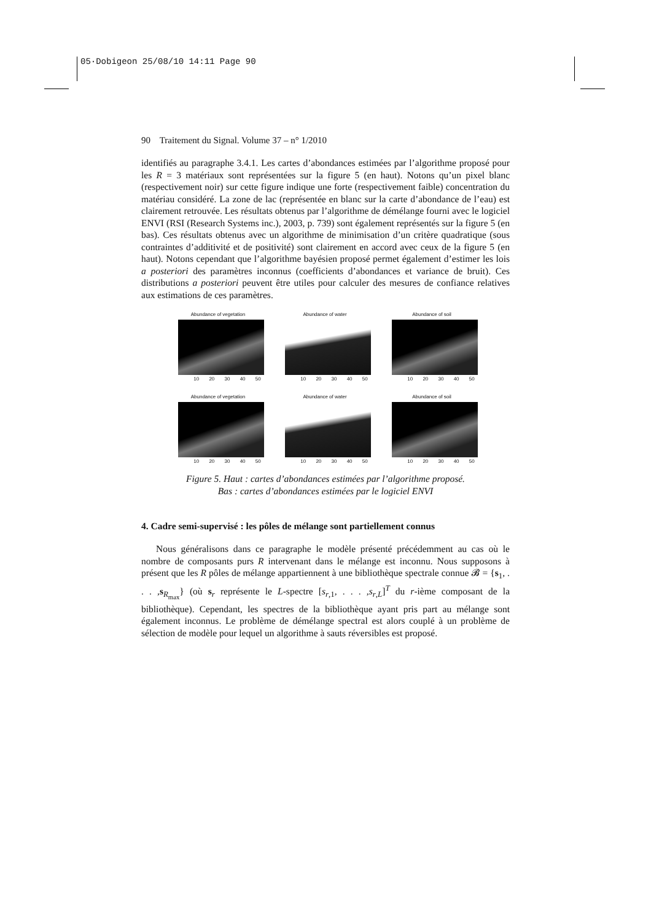05·Dobigeon 25/08/10 14:11 Page 90
90 Traitement du Signal. Volume 37 – n° 1/2010
identifiés au paragraphe 3.4.1. Les cartes d’abondances estimées par l’algorithme proposé pour les R = 3 matériaux sont représentées sur la figure 5 (en haut). Notons qu’un pixel blanc (respectivement noir) sur cette figure indique une forte (respectivement faible) concentration du matériau considéré. La zone de lac (représentée en blanc sur la carte d’abondance de l’eau) est clairement retrouvée. Les résultats obtenus par l’algorithme de démélange fourni avec le logiciel ENVI (RSI (Research Systems inc.), 2003, p. 739) sont également représentés sur la figure 5 (en bas). Ces résultats obtenus avec un algorithme de minimisation d’un critère quadratique (sous contraintes d’additivité et de positivité) sont clairement en accord avec ceux de la figure 5 (en haut). Notons cependant que l’algorithme bayésien proposé permet également d’estimer les lois a posteriori des paramètres inconnus (coefficients d’abondances et variance de bruit). Ces distributions a posteriori peuvent être utiles pour calculer des mesures de confiance relatives aux estimations de ces paramètres.
Abundance of vegetation
10 20 30 40 50
Abundance of water
10 20 30 40 50
Abundance of soil
10 20 30 40 50
Abundance of vegetation
10 20 30 40 50
Abundance of water
10 20 30 40 50
Abundance of soil
10 20 30 40 50
Figure 5. Haut : cartes d’abondances estimées par l’algorithme proposé.
Bas : cartes d’abondances estimées par le logiciel ENVI
4. Cadre semi-supervisé : les pôles de mélange sont partiellement connus
Nous généralisons dans ce paragraphe le modèle présenté précédemment au cas où le nombre de composants purs R intervenant dans le mélange est inconnu. Nous supposons à présent que les R pôles de mélange appartiennent à une bibliothèque spectrale connue 𝓑 = {s<sub>1</sub>, . . . ,s<sub>R<sub>max</sub></sub>} (où s<sub>r</sub> représente le L-spectre [s<sub>r,1</sub>, . . . ,s<sub>r,L</sub>]<sup>T</sup> du r-ième composant de la bibliothèque). Cependant, les spectres de la bibliothèque ayant pris part au mélange sont également inconnus. Le problème de démélange spectral est alors couplé à un problème de sélection de modèle pour lequel un algorithme à sauts réversibles est proposé.